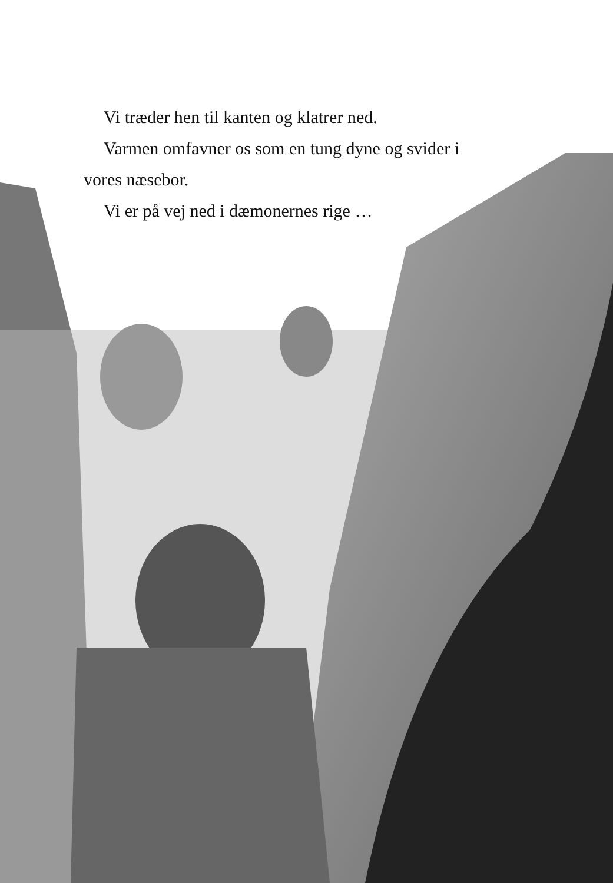Vi træder hen til kanten og klatrer ned.
Varmen omfavner os som en tung dyne og svider i
vores næsebor.
Vi er på vej ned i dæmonernes rige …